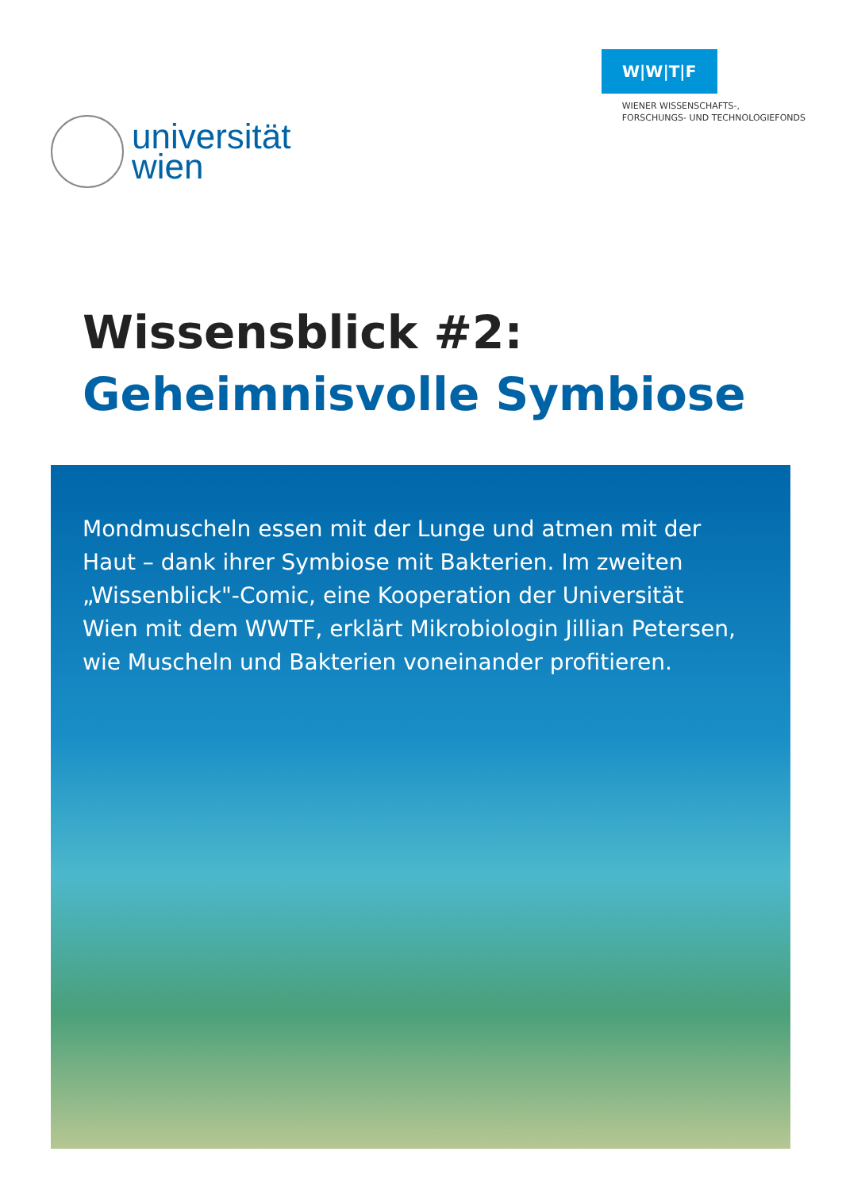universität
wien
W|W|T|F
WIENER WISSENSCHAFTS-,
FORSCHUNGS- UND TECHNOLOGIEFONDS
Wissensblick #2:
Geheimnisvolle Symbiose
Mondmuscheln essen mit der Lunge und atmen mit der Haut – dank ihrer Symbiose mit Bakterien. Im zweiten „Wissenblick"-Comic, eine Kooperation der Universität Wien mit dem WWTF, erklärt Mikrobiologin Jillian Petersen, wie Muscheln und Bakterien voneinander profitieren.